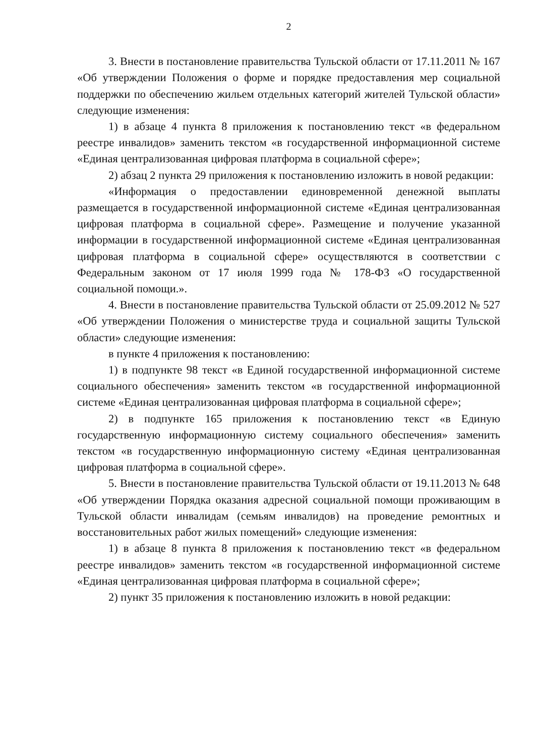2
3. Внести в постановление правительства Тульской области от 17.11.2011 № 167 «Об утверждении Положения о форме и порядке предоставления мер социальной поддержки по обеспечению жильем отдельных категорий жителей Тульской области» следующие изменения:
1) в абзаце 4 пункта 8 приложения к постановлению текст «в федеральном реестре инвалидов» заменить текстом «в государственной информационной системе «Единая централизованная цифровая платформа в социальной сфере»;
2) абзац 2 пункта 29 приложения к постановлению изложить в новой редакции:
«Информация о предоставлении единовременной денежной выплаты размещается в государственной информационной системе «Единая централизованная цифровая платформа в социальной сфере». Размещение и получение указанной информации в государственной информационной системе «Единая централизованная цифровая платформа в социальной сфере» осуществляются в соответствии с Федеральным законом от 17 июля 1999 года № 178-ФЗ «О государственной социальной помощи.».
4. Внести в постановление правительства Тульской области от 25.09.2012 № 527 «Об утверждении Положения о министерстве труда и социальной защиты Тульской области» следующие изменения:
в пункте 4 приложения к постановлению:
1) в подпункте 98 текст «в Единой государственной информационной системе социального обеспечения» заменить текстом «в государственной информационной системе «Единая централизованная цифровая платформа в социальной сфере»;
2) в подпункте 165 приложения к постановлению текст «в Единую государственную информационную систему социального обеспечения» заменить текстом «в государственную информационную систему «Единая централизованная цифровая платформа в социальной сфере».
5. Внести в постановление правительства Тульской области от 19.11.2013 № 648 «Об утверждении Порядка оказания адресной социальной помощи проживающим в Тульской области инвалидам (семьям инвалидов) на проведение ремонтных и восстановительных работ жилых помещений» следующие изменения:
1) в абзаце 8 пункта 8 приложения к постановлению текст «в федеральном реестре инвалидов» заменить текстом «в государственной информационной системе «Единая централизованная цифровая платформа в социальной сфере»;
2) пункт 35 приложения к постановлению изложить в новой редакции: